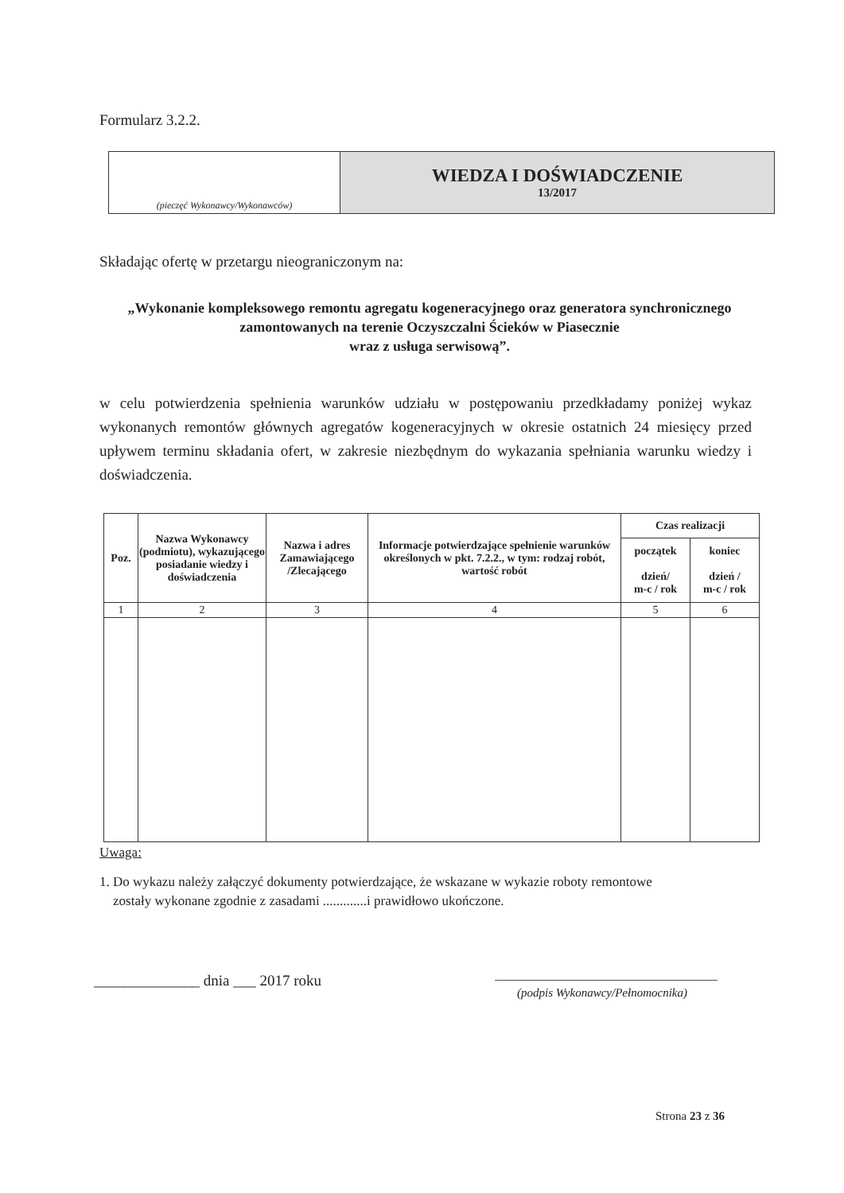Formularz 3.2.2.
| (pieczęć Wykonawcy/Wykonawców) | WIEDZA I DOŚWIADCZENIE 13/2017 |
Składając ofertę w przetargu nieograniczonym na:
„Wykonanie kompleksowego remontu agregatu kogeneracyjnego oraz generatora synchronicznego zamontowanych na terenie Oczyszczalni Ścieków w Piasecznie
wraz z usługa serwisową”.
w celu potwierdzenia spełnienia warunków udziału w postępowaniu przedkładamy poniżej wykaz wykonanych remontów głównych agregatów kogeneracyjnych w okresie ostatnich 24 miesięcy przed upływem terminu składania ofert, w zakresie niezbędnym do wykazania spełniania warunku wiedzy i doświadczenia.
| Poz. | Nazwa Wykonawcy (podmiotu), wykazującego posiadanie wiedzy i doświadczenia | Nazwa i adres Zamawiającego /Zlecającego | Informacje potwierdzające spełnienie warunków określonych w pkt. 7.2.2., w tym: rodzaj robót, wartość robót | Czas realizacji | |
| --- | --- | --- | --- | --- | --- |
| | | | | początek dzień/ m-c / rok | koniec dzień / m-c / rok |
| 1 | 2 | 3 | 4 | 5 | 6 |
Uwaga:
1. Do wykazu należy załączyć dokumenty potwierdzające, że wskazane w wykazie roboty remontowe
zostały wykonane zgodnie z zasadami .............i prawidłowo ukończone.
______________ dnia ___ 2017 roku
(podpis Wykonawcy/Pełnomocnika)
Strona 23 z 36